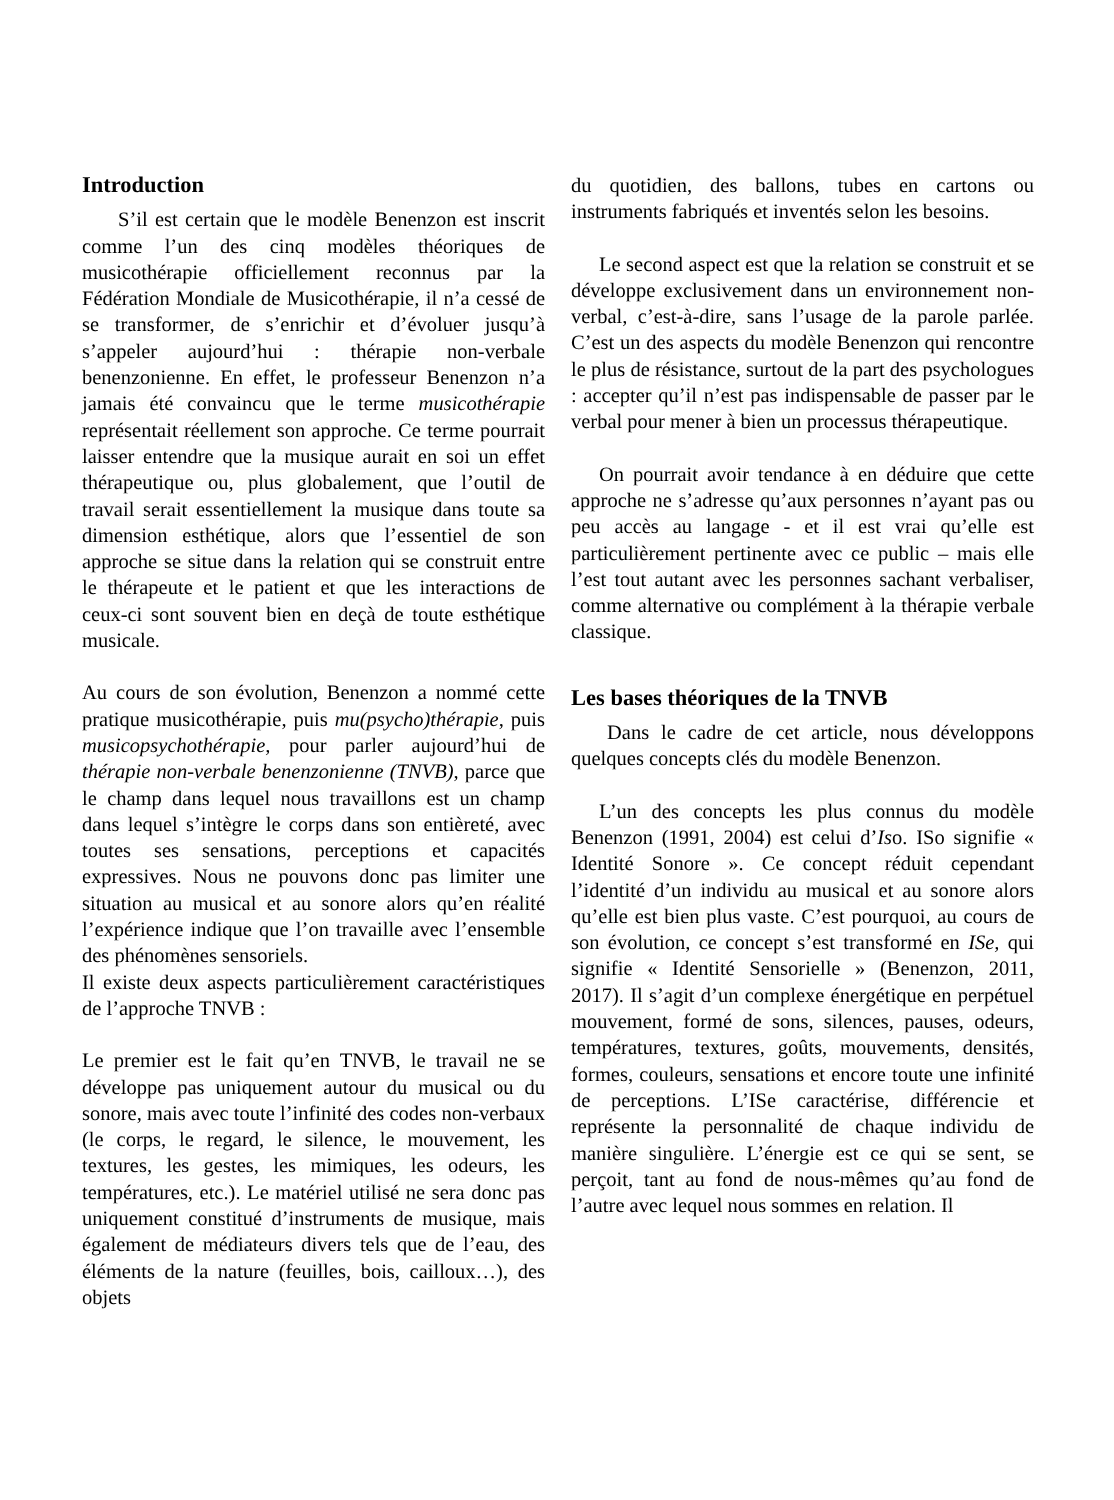Introduction
S’il est certain que le modèle Benenzon est inscrit comme l’un des cinq modèles théoriques de musicothérapie officiellement reconnus par la Fédération Mondiale de Musicothérapie, il n’a cessé de se transformer, de s’enrichir et d’évoluer jusqu’à s’appeler aujourd’hui : thérapie non-verbale benenzonienne. En effet, le professeur Benenzon n’a jamais été convaincu que le terme musicothérapie représentait réellement son approche. Ce terme pourrait laisser entendre que la musique aurait en soi un effet thérapeutique ou, plus globalement, que l’outil de travail serait essentiellement la musique dans toute sa dimension esthétique, alors que l’essentiel de son approche se situe dans la relation qui se construit entre le thérapeute et le patient et que les interactions de ceux-ci sont souvent bien en deçà de toute esthétique musicale.
Au cours de son évolution, Benenzon a nommé cette pratique musicothérapie, puis mu(psycho)thérapie, puis musicopsychothérapie, pour parler aujourd’hui de thérapie non-verbale benenzonienne (TNVB), parce que le champ dans lequel nous travaillons est un champ dans lequel s’intègre le corps dans son entièreté, avec toutes ses sensations, perceptions et capacités expressives. Nous ne pouvons donc pas limiter une situation au musical et au sonore alors qu’en réalité l’expérience indique que l’on travaille avec l’ensemble des phénomènes sensoriels.
Il existe deux aspects particulièrement caractéristiques de l’approche TNVB :
Le premier est le fait qu’en TNVB, le travail ne se développe pas uniquement autour du musical ou du sonore, mais avec toute l’infinité des codes non-verbaux (le corps, le regard, le silence, le mouvement, les textures, les gestes, les mimiques, les odeurs, les températures, etc.). Le matériel utilisé ne sera donc pas uniquement constitué d’instruments de musique, mais également de médiateurs divers tels que de l’eau, des éléments de la nature (feuilles, bois, cailloux…), des objets
du quotidien, des ballons, tubes en cartons ou instruments fabriqués et inventés selon les besoins.
Le second aspect est que la relation se construit et se développe exclusivement dans un environnement non-verbal, c’est-à-dire, sans l’usage de la parole parlée. C’est un des aspects du modèle Benenzon qui rencontre le plus de résistance, surtout de la part des psychologues : accepter qu’il n’est pas indispensable de passer par le verbal pour mener à bien un processus thérapeutique.
On pourrait avoir tendance à en déduire que cette approche ne s’adresse qu’aux personnes n’ayant pas ou peu accès au langage - et il est vrai qu’elle est particulièrement pertinente avec ce public – mais elle l’est tout autant avec les personnes sachant verbaliser, comme alternative ou complément à la thérapie verbale classique.
Les bases théoriques de la TNVB
Dans le cadre de cet article, nous développons quelques concepts clés du modèle Benenzon.
L’un des concepts les plus connus du modèle Benenzon (1991, 2004) est celui d’Iso. ISo signifie « Identité Sonore ». Ce concept réduit cependant l’identité d’un individu au musical et au sonore alors qu’elle est bien plus vaste. C’est pourquoi, au cours de son évolution, ce concept s’est transformé en ISe, qui signifie « Identité Sensorielle » (Benenzon, 2011, 2017). Il s’agit d’un complexe énergétique en perpétuel mouvement, formé de sons, silences, pauses, odeurs, températures, textures, goûts, mouvements, densités, formes, couleurs, sensations et encore toute une infinité de perceptions. L’ISe caractérise, différencie et représente la personnalité de chaque individu de manière singulière. L’énergie est ce qui se sent, se perçoit, tant au fond de nous-mêmes qu’au fond de l’autre avec lequel nous sommes en relation. Il